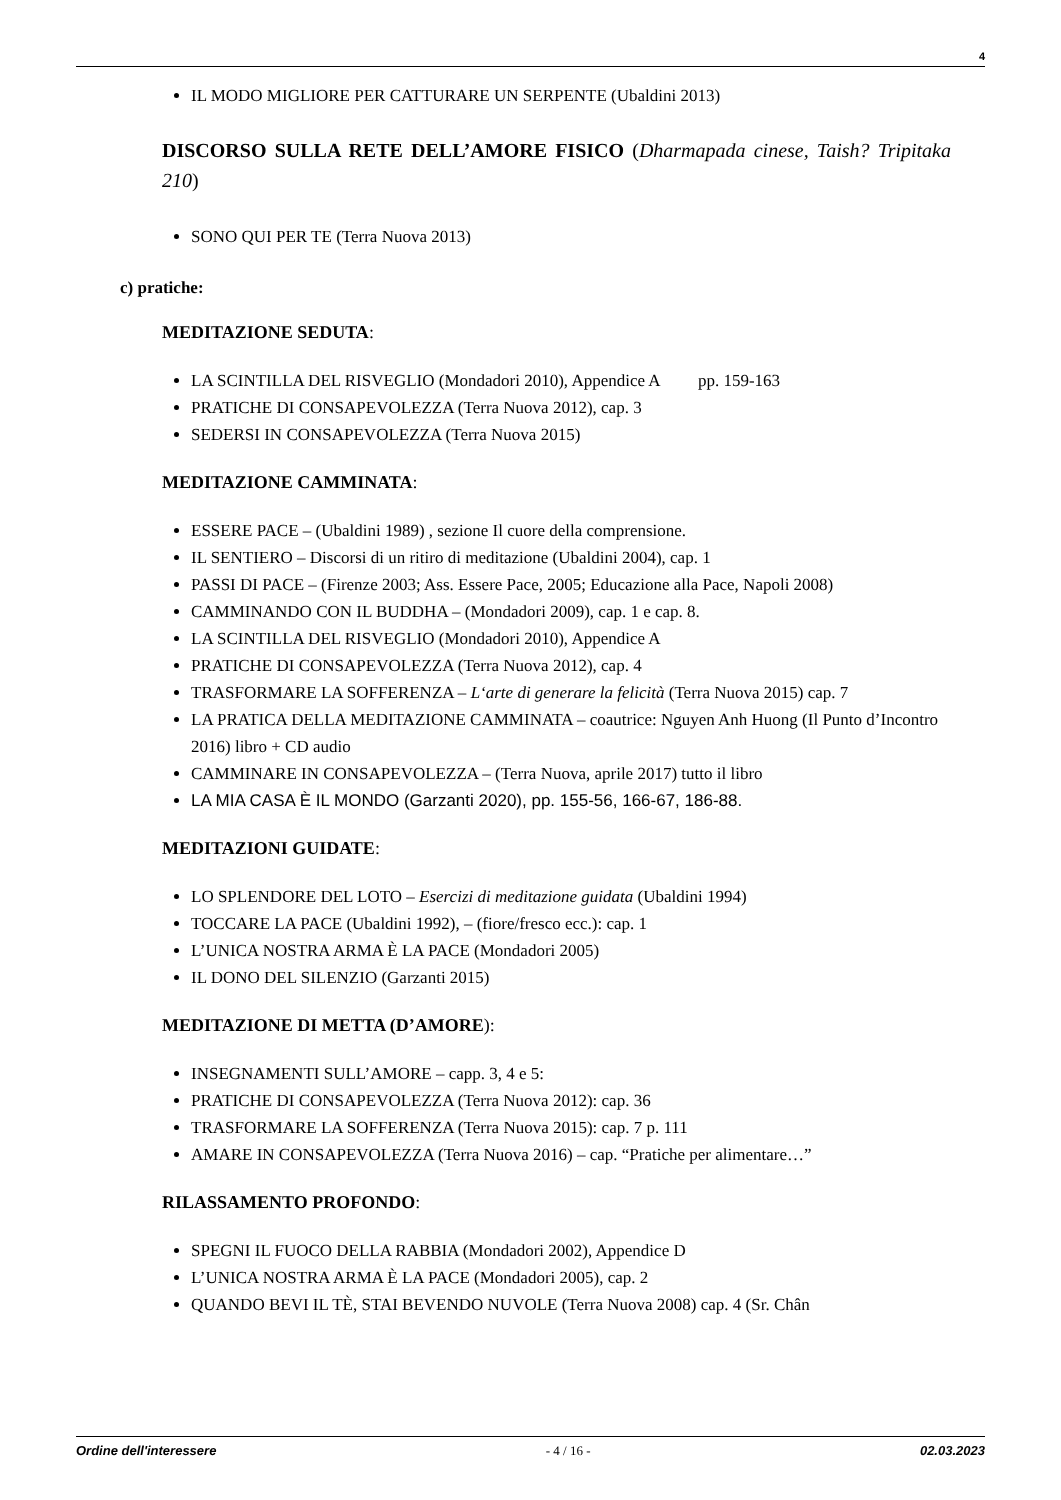4
IL MODO MIGLIORE PER CATTURARE UN SERPENTE (Ubaldini 2013)
DISCORSO SULLA RETE DELL’AMORE FISICO (Dharmapada cinese, Taish? Tripitaka 210)
SONO QUI PER TE (Terra Nuova 2013)
c) pratiche:
MEDITAZIONE SEDUTA:
LA SCINTILLA DEL RISVEGLIO (Mondadori 2010), Appendice A pp. 159-163
PRATICHE DI CONSAPEVOLEZZA (Terra Nuova 2012), cap. 3
SEDERSI IN CONSAPEVOLEZZA (Terra Nuova 2015)
MEDITAZIONE CAMMINATA:
ESSERE PACE – (Ubaldini 1989) , sezione Il cuore della comprensione.
IL SENTIERO – Discorsi di un ritiro di meditazione (Ubaldini 2004), cap. 1
PASSI DI PACE – (Firenze 2003; Ass. Essere Pace, 2005; Educazione alla Pace, Napoli 2008)
CAMMINANDO CON IL BUDDHA – (Mondadori 2009), cap. 1 e cap. 8.
LA SCINTILLA DEL RISVEGLIO (Mondadori 2010), Appendice A
PRATICHE DI CONSAPEVOLEZZA (Terra Nuova 2012), cap. 4
TRASFORMARE LA SOFFERENZA – L‘arte di generare la felicità (Terra Nuova 2015) cap. 7
LA PRATICA DELLA MEDITAZIONE CAMMINATA – coautrice: Nguyen Anh Huong (Il Punto d’Incontro 2016) libro + CD audio
CAMMINARE IN CONSAPEVOLEZZA – (Terra Nuova, aprile 2017) tutto il libro
LA MIA CASA È IL MONDO (Garzanti 2020), pp. 155-56, 166-67, 186-88.
MEDITAZIONI GUIDATE:
LO SPLENDORE DEL LOTO – Esercizi di meditazione guidata (Ubaldini 1994)
TOCCARE LA PACE (Ubaldini 1992), – (fiore/fresco ecc.): cap. 1
L’UNICA NOSTRA ARMA È LA PACE (Mondadori 2005)
IL DONO DEL SILENZIO (Garzanti 2015)
MEDITAZIONE DI METTA (D’AMORE):
INSEGNAMENTI SULL’AMORE – capp. 3, 4 e 5:
PRATICHE DI CONSAPEVOLEZZA (Terra Nuova 2012): cap. 36
TRASFORMARE LA SOFFERENZA (Terra Nuova 2015): cap. 7 p. 111
AMARE IN CONSAPEVOLEZZA (Terra Nuova 2016) – cap. “Pratiche per alimentare…”
RILASSAMENTO PROFONDO:
SPEGNI IL FUOCO DELLA RABBIA (Mondadori 2002), Appendice D
L’UNICA NOSTRA ARMA È LA PACE (Mondadori 2005), cap. 2
QUANDO BEVI IL TÈ, STAI BEVENDO NUVOLE (Terra Nuova 2008) cap. 4 (Sr. Chân
Ordine dell'interessere - 4 / 16 - 02.03.2023